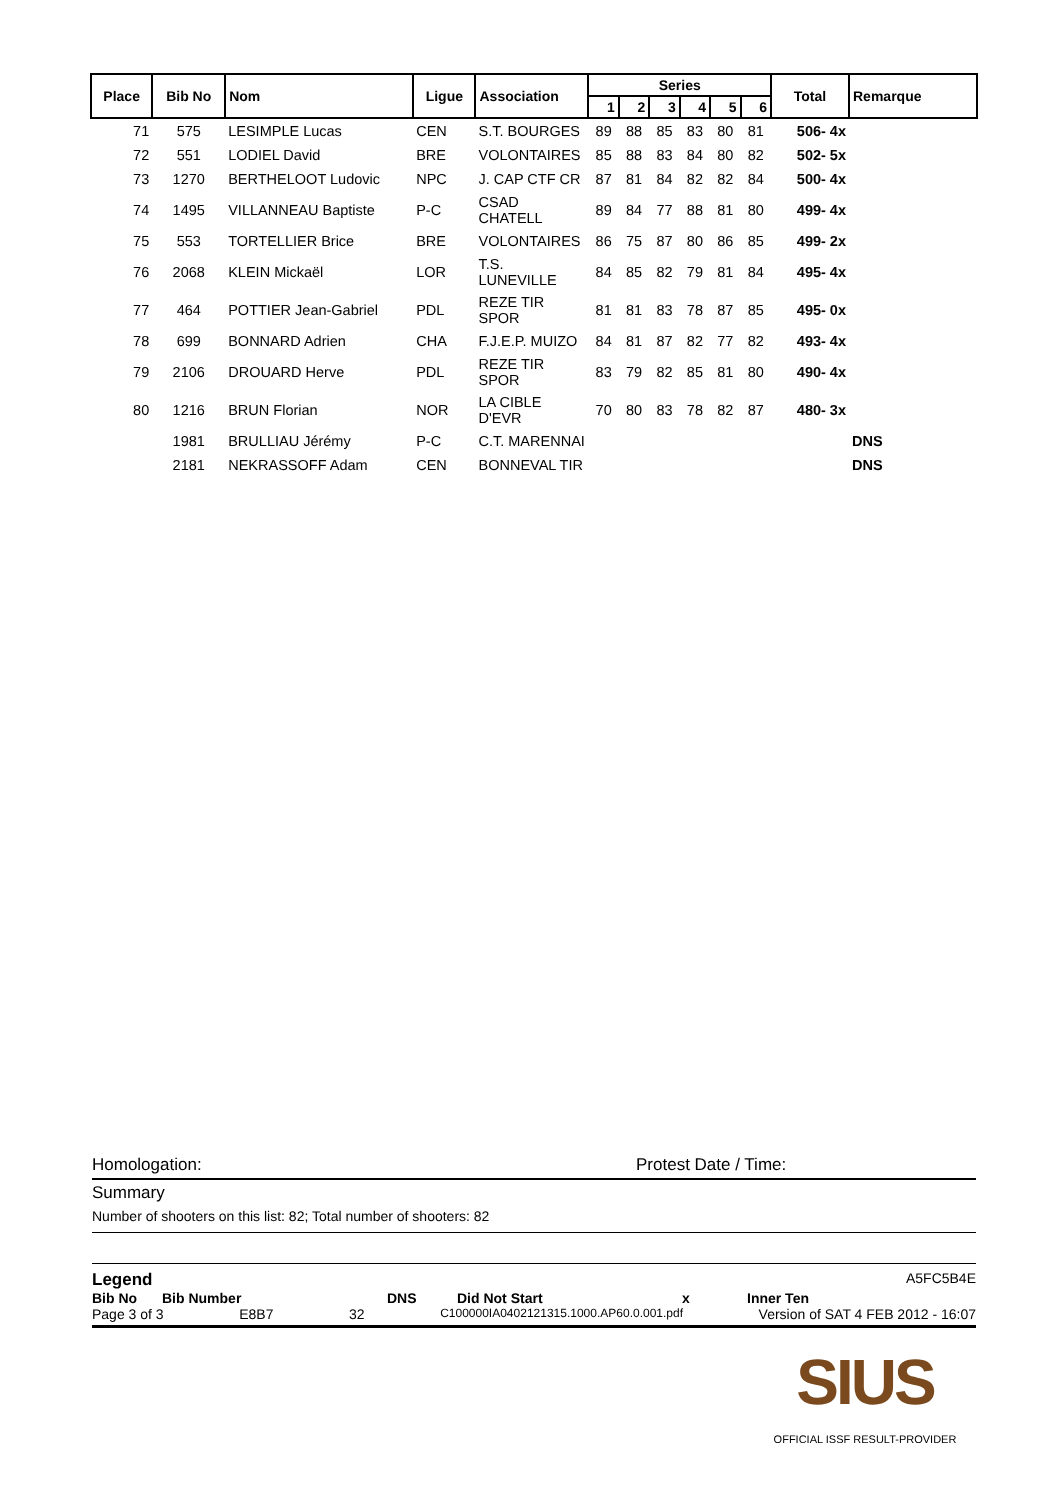| Place | Bib No | Nom | Ligue | Association | Series | | | | | | Total | Remarque |
| --- | --- | --- | --- | --- | --- | --- | --- | --- | --- | --- | --- | --- |
| | | | | | 1 | 2 | 3 | 4 | 5 | 6 | | |
| 71 | 575 | LESIMPLE Lucas | CEN | S.T. BOURGES | 89 | 88 | 85 | 83 | 80 | 81 | 506- 4x | |
| 72 | 551 | LODIEL David | BRE | VOLONTAIRES | 85 | 88 | 83 | 84 | 80 | 82 | 502- 5x | |
| 73 | 1270 | BERTHELOOT Ludovic | NPC | J. CAP CTF CR | 87 | 81 | 84 | 82 | 82 | 84 | 500- 4x | |
| 74 | 1495 | VILLANNEAU Baptiste | P-C | CSAD CHATELL | 89 | 84 | 77 | 88 | 81 | 80 | 499- 4x | |
| 75 | 553 | TORTELLIER Brice | BRE | VOLONTAIRES | 86 | 75 | 87 | 80 | 86 | 85 | 499- 2x | |
| 76 | 2068 | KLEIN Mickaël | LOR | T.S. LUNEVILLE | 84 | 85 | 82 | 79 | 81 | 84 | 495- 4x | |
| 77 | 464 | POTTIER Jean-Gabriel | PDL | REZE TIR SPOR | 81 | 81 | 83 | 78 | 87 | 85 | 495- 0x | |
| 78 | 699 | BONNARD Adrien | CHA | F.J.E.P. MUIZO | 84 | 81 | 87 | 82 | 77 | 82 | 493- 4x | |
| 79 | 2106 | DROUARD Herve | PDL | REZE TIR SPOR | 83 | 79 | 82 | 85 | 81 | 80 | 490- 4x | |
| 80 | 1216 | BRUN Florian | NOR | LA CIBLE D'EVR | 70 | 80 | 83 | 78 | 82 | 87 | 480- 3x | |
| | 1981 | BRULLIAU Jérémy | P-C | C.T. MARENNAI | | | | | | | | DNS |
| | 2181 | NEKRASSOFF Adam | CEN | BONNEVAL TIR | | | | | | | | DNS |
Homologation: Protest Date / Time:
Summary
Number of shooters on this list: 82; Total number of shooters: 82
Legend A5FC5B4E
Bib No Bib Number DNS Did Not Start x Inner Ten
Page 3 of 3 E8B7 32 C100000IA0402121315.1000.AP60.0.001.pdf Version of SAT 4 FEB 2012 - 16:07
SIUS
OFFICIAL ISSF RESULT-PROVIDER